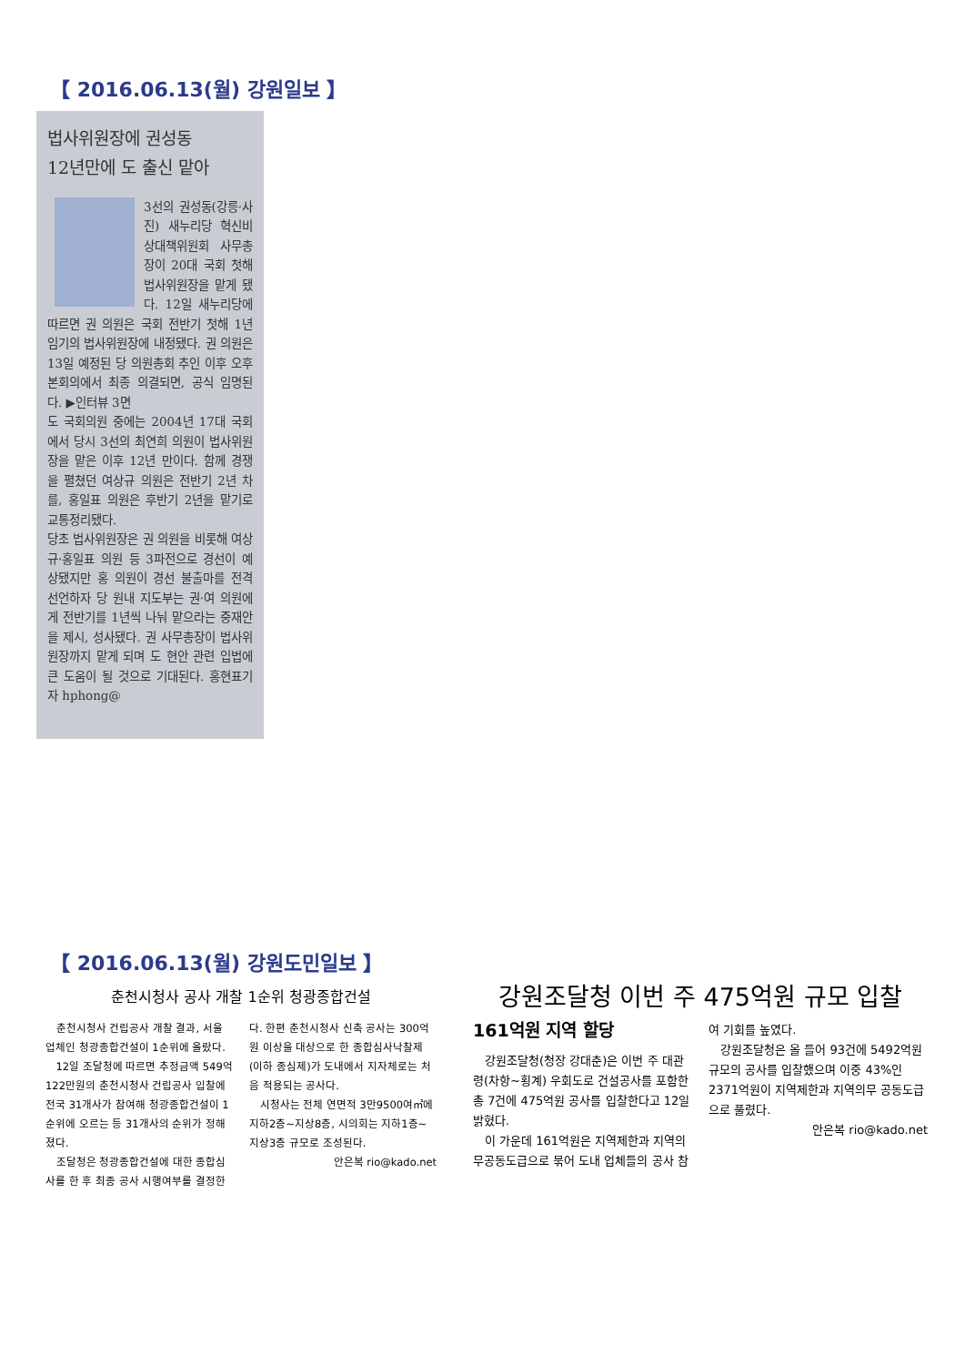【 2016.06.13(월) 강원일보 】
법사위원장에 권성동
12년만에 도 출신 맡아
3선의 권성동(강릉·사진) 새누리당 혁신비상대책위원회 사무총장이 20대 국회 첫해 법사위원장을 맡게 됐다. 12일 새누리당에 따르면 권 의원은 국회 전반기 첫해 1년 임기의 법사위원장에 내정됐다. 권 의원은 13일 예정된 당 의원총회 추인 이후 오후 본회의에서 최종 의결되면, 공식 임명된다. ▶인터뷰 3면
도 국회의원 중에는 2004년 17대 국회에서 당시 3선의 최연희 의원이 법사위원장을 맡은 이후 12년 만이다. 함께 경쟁을 펼쳤던 여상규 의원은 전반기 2년 차를, 홍일표 의원은 후반기 2년을 맡기로 교통정리됐다.
당초 법사위원장은 권 의원을 비롯해 여상규·홍일표 의원 등 3파전으로 경선이 예상됐지만 홍 의원이 경선 불출마를 전격 선언하자 당 원내 지도부는 권·여 의원에게 전반기를 1년씩 나눠 맡으라는 중재안을 제시, 성사됐다. 권 사무총장이 법사위원장까지 맡게 되며 도 현안 관련 입법에 큰 도움이 될 것으로 기대된다. 홍현표기자 hphong@
【 2016.06.13(월) 강원도민일보 】
춘천시청사 공사 개찰 1순위 청광종합건설
춘천시청사 건립공사 개찰 결과, 서울 업체인 청광종합건설이 1순위에 올랐다.
12일 조달청에 따르면 추정금액 549억122만원의 춘천시청사 건립공사 입찰에 전국 31개사가 참여해 청광종합건설이 1순위에 오르는 등 31개사의 순위가 정해졌다.
조달청은 청광종합건설에 대한 종합심사를 한 후 최종 공사 시행여부를 결정한다. 한편 춘천시청사 신축 공사는 300억원 이상을 대상으로 한 종합심사낙찰제(이하 종심제)가 도내에서 지자체로는 처음 적용되는 공사다.
시청사는 전체 연면적 3만9500여㎡에 지하2층~지상8층, 시의회는 지하1층~지상3층 규모로 조성된다.
안은복 rio@kado.net
강원조달청 이번 주 475억원 규모 입찰
161억원 지역 할당
강원조달청(청장 강대춘)은 이번 주 대관령(차항~횡계) 우회도로 건설공사를 포함한 총 7건에 475억원 공사를 입찰한다고 12일 밝혔다.
이 가운데 161억원은 지역제한과 지역의무공동도급으로 묶어 도내 업체들의 공사 참여 기회를 높였다.
강원조달청은 올 들어 93건에 5492억원 규모의 공사를 입찰했으며 이중 43%인 2371억원이 지역제한과 지역의무 공동도급으로 풀렸다.
안은복 rio@kado.net